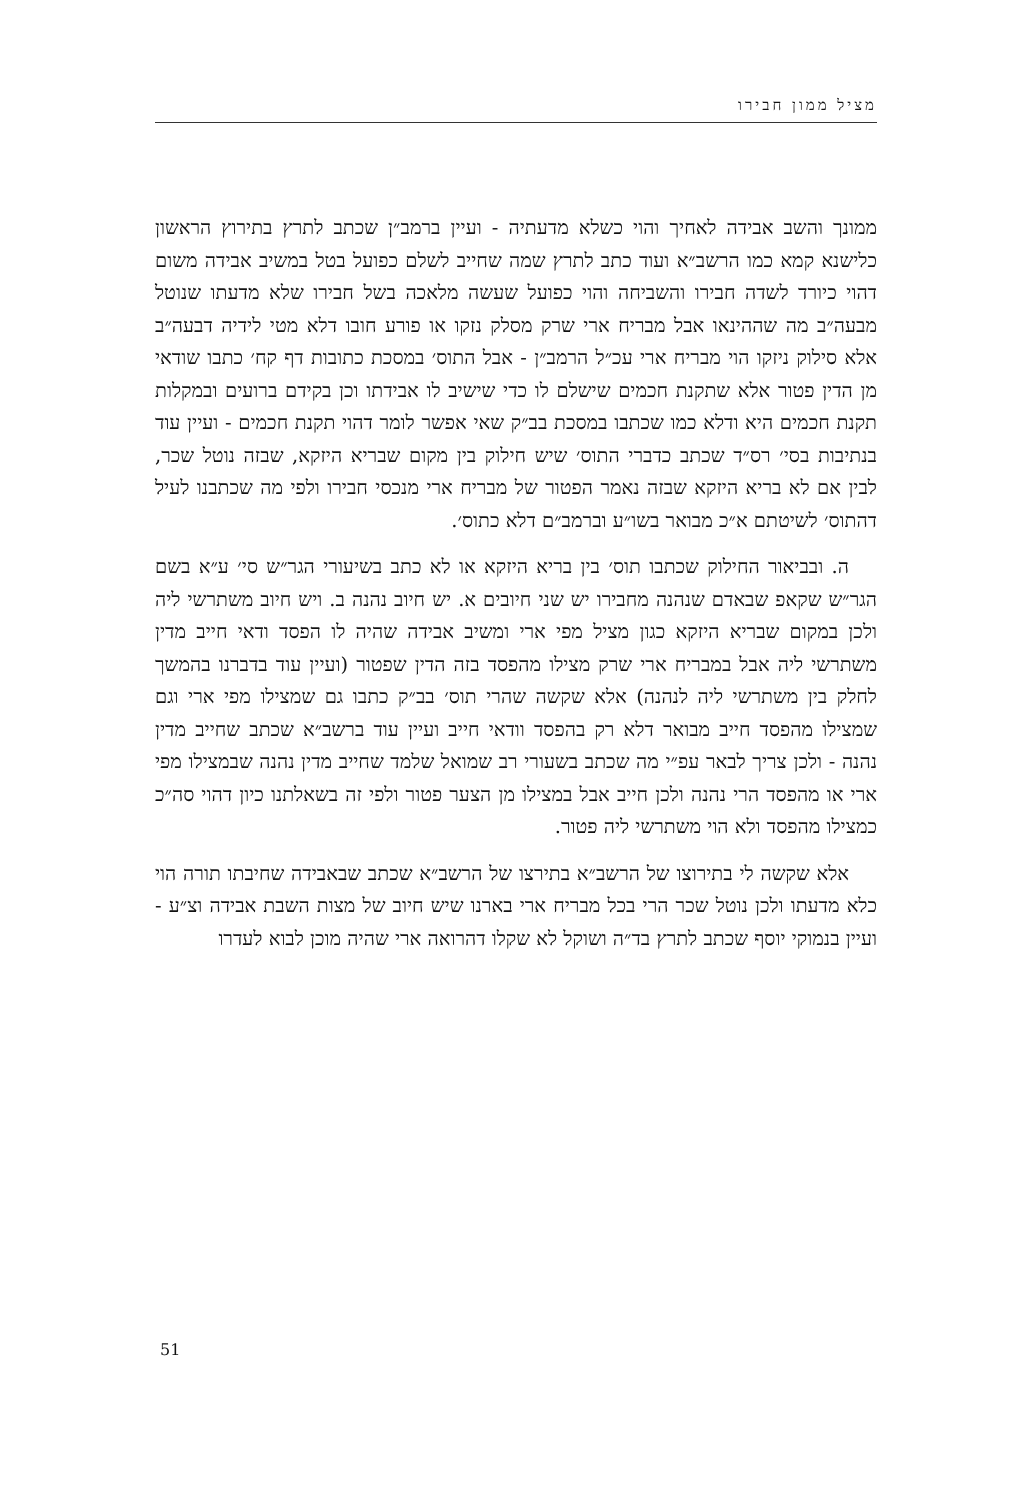מציל ממון חבירו
ממונך והשב אבידה לאחיך והוי כשלא מדעתיה - ועיין ברמב״ן שכתב לתרץ בתירוץ הראשון כלישנא קמא כמו הרשב״א ועוד כתב לתרץ שמה שחייב לשלם כפועל בטל במשיב אבידה משום דהוי כיורד לשדה חבירו והשביחה והוי כפועל שעשה מלאכה בשל חבירו שלא מדעתו שנוטל מבעה״ב מה שההינאו אבל מבריח ארי שרק מסלק נזקו או פורע חובו דלא מטי לידיה דבעה״ב אלא סילוק ניזקו הוי מבריח ארי עכ״ל הרמב״ן - אבל התוס׳ במסכת כתובות דף קח׳ כתבו שודאי מן הדין פטור אלא שתקנת חכמים שישלם לו כדי שישיב לו אבידתו וכן בקידם ברועים ובמקלות תקנת חכמים היא ודלא כמו שכתבו במסכת בב״ק שאי אפשר לומר דהוי תקנת חכמים - ועיין עוד בנתיבות בסי׳ רס״ד שכתב כדברי התוס׳ שיש חילוק בין מקום שבריא היזקא, שבזה נוטל שכר, לבין אם לא בריא היזקא שבזה נאמר הפטור של מבריח ארי מנכסי חבירו ולפי מה שכתבנו לעיל דהתוס׳ לשיטתם א״כ מבואר בשו״ע וברמב״ם דלא כתוס׳.
ה. ובביאור החילוק שכתבו תוס׳ בין בריא היזקא או לא כתב בשיעורי הגר״ש סי׳ ע״א בשם הגר״ש שקאפ שבאדם שנהנה מחבירו יש שני חיובים א. יש חיוב נהנה ב. ויש חיוב משתרשי ליה ולכן במקום שבריא היזקא כגון מציל מפי ארי ומשיב אבידה שהיה לו הפסד ודאי חייב מדין משתרשי ליה אבל במבריח ארי שרק מצילו מהפסד בזה הדין שפטור (ועיין עוד בדברנו בהמשך לחלק בין משתרשי ליה לנהנה) אלא שקשה שהרי תוס׳ בב״ק כתבו גם שמצילו מפי ארי וגם שמצילו מהפסד חייב מבואר דלא רק בהפסד וודאי חייב ועיין עוד ברשב״א שכתב שחייב מדין נהנה - ולכן צריך לבאר עפ״י מה שכתב בשעורי רב שמואל שלמד שחייב מדין נהנה שבמצילו מפי ארי או מהפסד הרי נהנה ולכן חייב אבל במצילו מן הצער פטור ולפי זה בשאלתנו כיון דהוי סה״כ כמצילו מהפסד ולא הוי משתרשי ליה פטור.
אלא שקשה לי בתירוצו של הרשב״א בתירצו של הרשב״א שכתב שבאבידה שחיבתו תורה הוי כלא מדעתו ולכן נוטל שכר הרי בכל מבריח ארי בארנו שיש חיוב של מצות השבת אבידה וצ״ע - ועיין בנמוקי יוסף שכתב לתרץ בד״ה ושוקל לא שקלו דהרואה ארי שהיה מוכן לבוא לעדרו
51